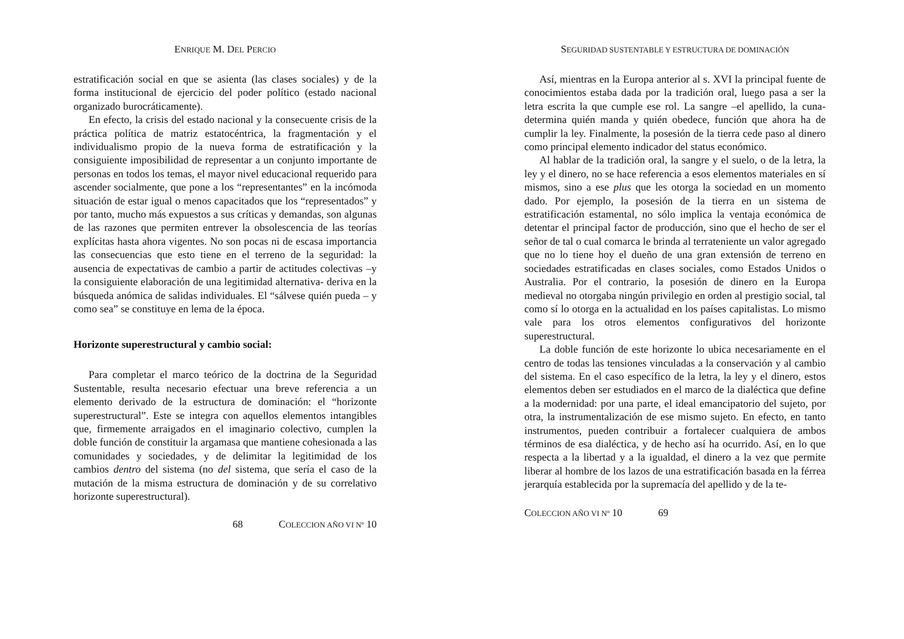ENRIQUE M. DEL PERCIO
estratificación social en que se asienta (las clases sociales) y de la forma institucional de ejercicio del poder político (estado nacional organizado burocráticamente).
En efecto, la crisis del estado nacional y la consecuente crisis de la práctica política de matriz estatocéntrica, la fragmentación y el individualismo propio de la nueva forma de estratificación y la consiguiente imposibilidad de representar a un conjunto importante de personas en todos los temas, el mayor nivel educacional requerido para ascender socialmente, que pone a los “representantes” en la incómoda situación de estar igual o menos capacitados que los “representados” y por tanto, mucho más expuestos a sus críticas y demandas, son algunas de las razones que permiten entrever la obsolescencia de las teorías explícitas hasta ahora vigentes. No son pocas ni de escasa importancia las consecuencias que esto tiene en el terreno de la seguridad: la ausencia de expectativas de cambio a partir de actitudes colectivas –y la consiguiente elaboración de una legitimidad alternativa- deriva en la búsqueda anómica de salidas individuales. El “sálvese quién pueda – y como sea” se constituye en lema de la época.
Horizonte superestructural y cambio social:
Para completar el marco teórico de la doctrina de la Seguridad Sustentable, resulta necesario efectuar una breve referencia a un elemento derivado de la estructura de dominación: el “horizonte superestructural”. Este se integra con aquellos elementos intangibles que, firmemente arraigados en el imaginario colectivo, cumplen la doble función de constituir la argamasa que mantiene cohesionada a las comunidades y sociedades, y de delimitar la legitimidad de los cambios dentro del sistema (no del sistema, que sería el caso de la mutación de la misma estructura de dominación y de su correlativo horizonte superestructural).
68 COLECCION AÑO VI Nº 10
SEGURIDAD SUSTENTABLE Y ESTRUCTURA DE DOMINACIÓN
Así, mientras en la Europa anterior al s. XVI la principal fuente de conocimientos estaba dada por la tradición oral, luego pasa a ser la letra escrita la que cumple ese rol. La sangre –el apellido, la cuna- determina quién manda y quién obedece, función que ahora ha de cumplir la ley. Finalmente, la posesión de la tierra cede paso al dinero como principal elemento indicador del status económico.
Al hablar de la tradición oral, la sangre y el suelo, o de la letra, la ley y el dinero, no se hace referencia a esos elementos materiales en sí mismos, sino a ese plus que les otorga la sociedad en un momento dado. Por ejemplo, la posesión de la tierra en un sistema de estratificación estamental, no sólo implica la ventaja económica de detentar el principal factor de producción, sino que el hecho de ser el señor de tal o cual comarca le brinda al terrateniente un valor agregado que no lo tiene hoy el dueño de una gran extensión de terreno en sociedades estratificadas en clases sociales, como Estados Unidos o Australia. Por el contrario, la posesión de dinero en la Europa medieval no otorgaba ningún privilegio en orden al prestigio social, tal como sí lo otorga en la actualidad en los países capitalistas. Lo mismo vale para los otros elementos configurativos del horizonte superestructural.
La doble función de este horizonte lo ubica necesariamente en el centro de todas las tensiones vinculadas a la conservación y al cambio del sistema. En el caso específico de la letra, la ley y el dinero, estos elementos deben ser estudiados en el marco de la dialéctica que define a la modernidad: por una parte, el ideal emancipatorio del sujeto, por otra, la instrumentalización de ese mismo sujeto. En efecto, en tanto instrumentos, pueden contribuir a fortalecer cualquiera de ambos términos de esa dialéctica, y de hecho así ha ocurrido. Así, en lo que respecta a la libertad y a la igualdad, el dinero a la vez que permite liberar al hombre de los lazos de una estratificación basada en la férrea jerarquía establecida por la supremacía del apellido y de la te-
COLECCION AÑO VI Nº 10 69